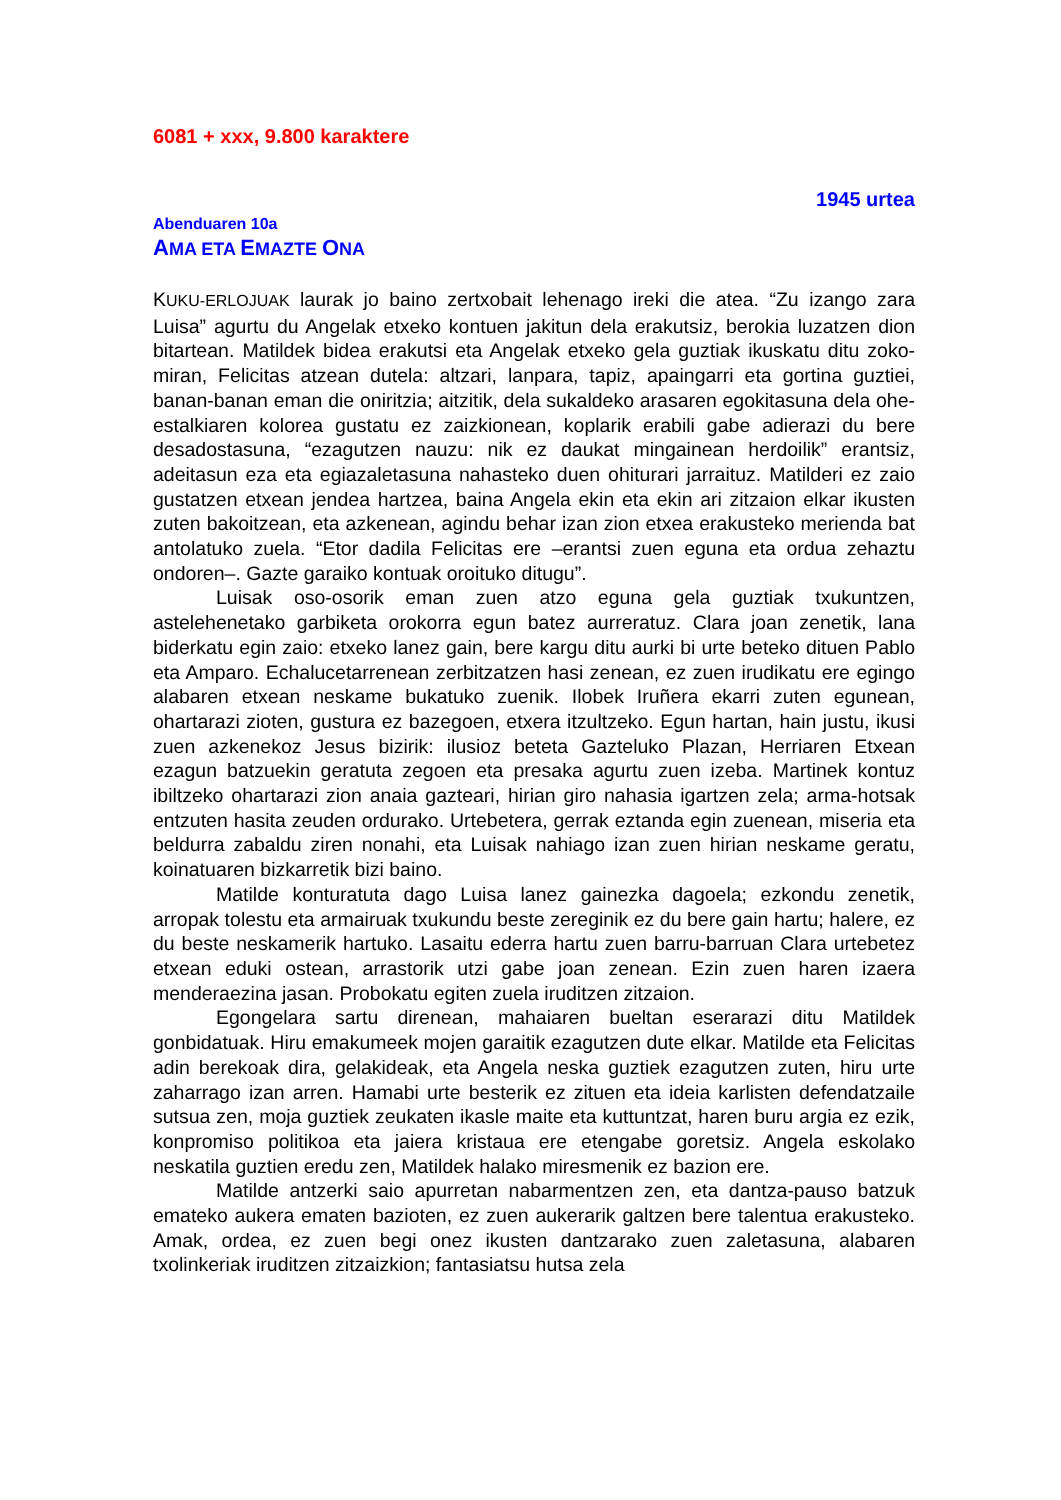6081 + xxx, 9.800 karaktere
1945 urtea
Abenduaren 10a
AMA ETA EMAZTE ONA
KUKU-ERLOJUAK laurak jo baino zertxobait lehenago ireki die atea. “Zu izango zara Luisa” agurtu du Angelak etxeko kontuen jakitun dela erakutsiz, berokia luzatzen dion bitartean. Matildek bidea erakutsi eta Angelak etxeko gela guztiak ikuskatu ditu zoko-miran, Felicitas atzean dutela: altzari, lanpara, tapiz, apaingarri eta gortina guztiei, banan-banan eman die oniritzia; aitzitik, dela sukaldeko arasaren egokitasuna dela ohe-estalkiaren kolorea gustatu ez zaizkionean, koplarik erabili gabe adierazi du bere desadostasuna, “ezagutzen nauzu: nik ez daukat mingainean herdoilik” erantsiz, adeitasun eza eta egiazaletasuna nahasteko duen ohiturari jarraituz. Matilderi ez zaio gustatzen etxean jendea hartzea, baina Angela ekin eta ekin ari zitzaion elkar ikusten zuten bakoitzean, eta azkenean, agindu behar izan zion etxea erakusteko merienda bat antolatuko zuela. “Etor dadila Felicitas ere –erantsi zuen eguna eta ordua zehaztu ondoren–. Gazte garaiko kontuak oroituko ditugu”.
Luisak oso-osorik eman zuen atzo eguna gela guztiak txukuntzen, astelehenetako garbiketa orokorra egun batez aurreratuz. Clara joan zenetik, lana biderkatu egin zaio: etxeko lanez gain, bere kargu ditu aurki bi urte beteko dituen Pablo eta Amparo. Echalucetarrenean zerbitzatzen hasi zenean, ez zuen irudikatu ere egingo alabaren etxean neskame bukatuko zuenik. Ilobek Iruñera ekarri zuten egunean, ohartarazi zioten, gustura ez bazegoen, etxera itzultzeko. Egun hartan, hain justu, ikusi zuen azkenekoz Jesus bizirik: ilusioz beteta Gazteluko Plazan, Herriaren Etxean ezagun batzuekin geratuta zegoen eta presaka agurtu zuen izeba. Martinek kontuz ibiltzeko ohartarazi zion anaia gazteari, hirian giro nahasia igartzen zela; arma-hotsak entzuten hasita zeuden ordurako. Urtebetera, gerrak eztanda egin zuenean, miseria eta beldurra zabaldu ziren nonahi, eta Luisak nahiago izan zuen hirian neskame geratu, koinatuaren bizkarretik bizi baino.
Matilde konturatuta dago Luisa lanez gainezka dagoela; ezkondu zenetik, arropak tolestu eta armairuak txukundu beste zereginik ez du bere gain hartu; halere, ez du beste neskamerik hartuko. Lasaitu ederra hartu zuen barru-barruan Clara urtebetez etxean eduki ostean, arrastorik utzi gabe joan zenean. Ezin zuen haren izaera menderaezina jasan. Probokatu egiten zuela iruditzen zitzaion.
Egongelara sartu direnean, mahaiaren bueltan eserarazi ditu Matildek gonbidatuak. Hiru emakumeek mojen garaitik ezagutzen dute elkar. Matilde eta Felicitas adin berekoak dira, gelakideak, eta Angela neska guztiek ezagutzen zuten, hiru urte zaharrago izan arren. Hamabi urte besterik ez zituen eta ideia karlisten defendatzaile sutsua zen, moja guztiek zeukaten ikasle maite eta kuttuntzat, haren buru argia ez ezik, konpromiso politikoa eta jaiera kristaua ere etengabe goretsiz. Angela eskolako neskatila guztien eredu zen, Matildek halako miresmenik ez bazion ere.
Matilde antzerki saio apurretan nabarmentzen zen, eta dantza-pauso batzuk emateko aukera ematen bazioten, ez zuen aukerarik galtzen bere talentua erakusteko. Amak, ordea, ez zuen begi onez ikusten dantzarako zuen zaletasuna, alabaren txolinkeriak iruditzen zitzaizkion; fantasiatsu hutsa zela